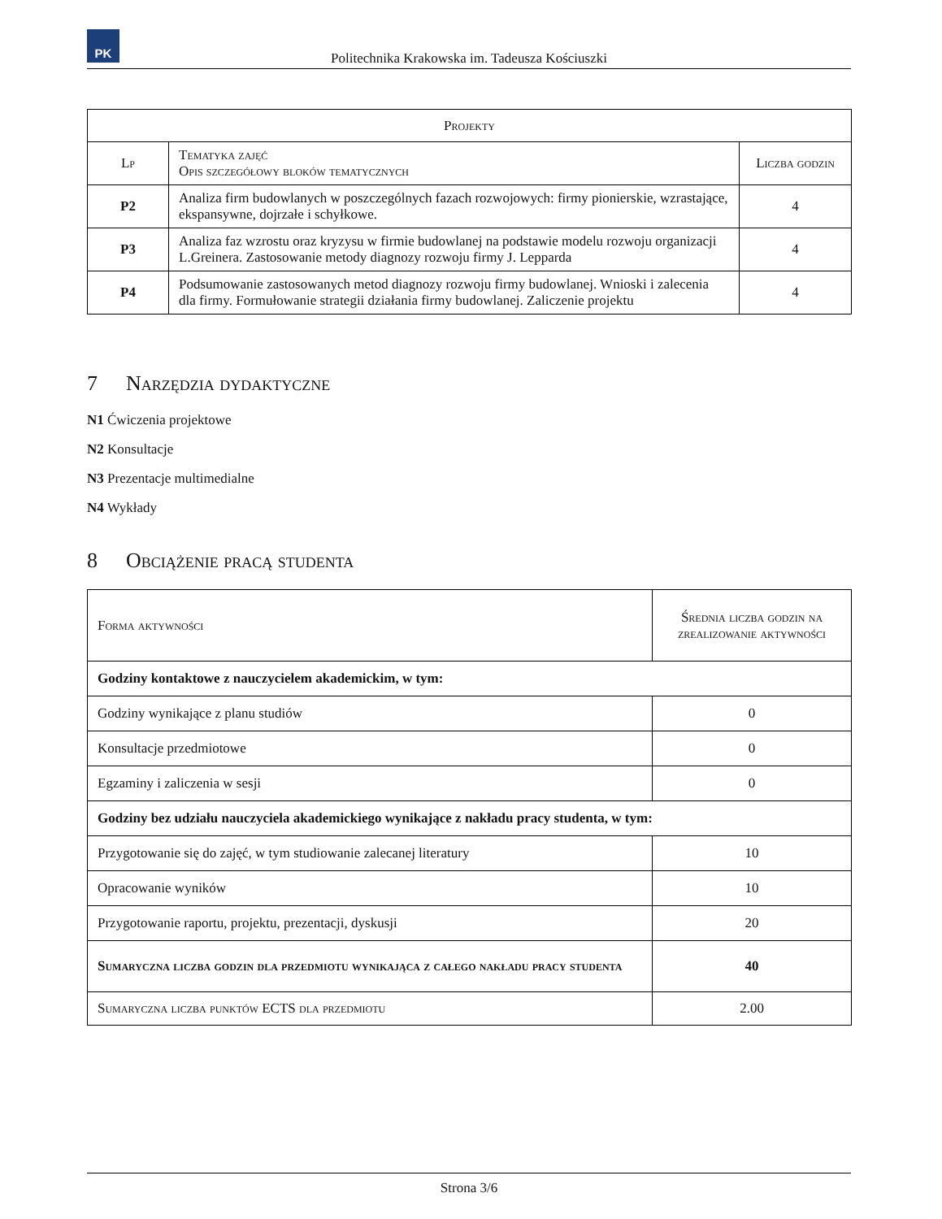PK
Politechnika Krakowska im. Tadeusza Kościuszki
| Projekty | | |
| --- | --- | --- |
| Lp | Tematyka zajęć Opis szczegółowy bloków tematycznych | Liczba godzin |
| P2 | Analiza firm budowlanych w poszczególnych fazach rozwojowych: firmy pionierskie, wzrastające, ekspansywne, dojrzałe i schyłkowe. | 4 |
| P3 | Analiza faz wzrostu oraz kryzysu w firmie budowlanej na podstawie modelu rozwoju organizacji L.Greinera. Zastosowanie metody diagnozy rozwoju firmy J. Lepparda | 4 |
| P4 | Podsumowanie zastosowanych metod diagnozy rozwoju firmy budowlanej. Wnioski i zalecenia dla firmy. Formułowanie strategii działania firmy budowlanej. Zaliczenie projektu | 4 |
7 Narzędzia dydaktyczne
N1 Ćwiczenia projektowe
N2 Konsultacje
N3 Prezentacje multimedialne
N4 Wykłady
8 Obciążenie pracą studenta
| Forma aktywności | Średnia liczba godzin na zrealizowanie aktywności |
| --- | --- |
| Godziny kontaktowe z nauczycielem akademickim, w tym: | |
| Godziny wynikające z planu studiów | 0 |
| Konsultacje przedmiotowe | 0 |
| Egzaminy i zaliczenia w sesji | 0 |
| Godziny bez udziału nauczyciela akademickiego wynikające z nakładu pracy studenta, w tym: | |
| Przygotowanie się do zajęć, w tym studiowanie zalecanej literatury | 10 |
| Opracowanie wyników | 10 |
| Przygotowanie raportu, projektu, prezentacji, dyskusji | 20 |
| Sumaryczna liczba godzin dla przedmiotu wynikająca z całego nakładu pracy studenta | 40 |
| Sumaryczna liczba punktów ECTS dla przedmiotu | 2.00 |
Strona 3/6